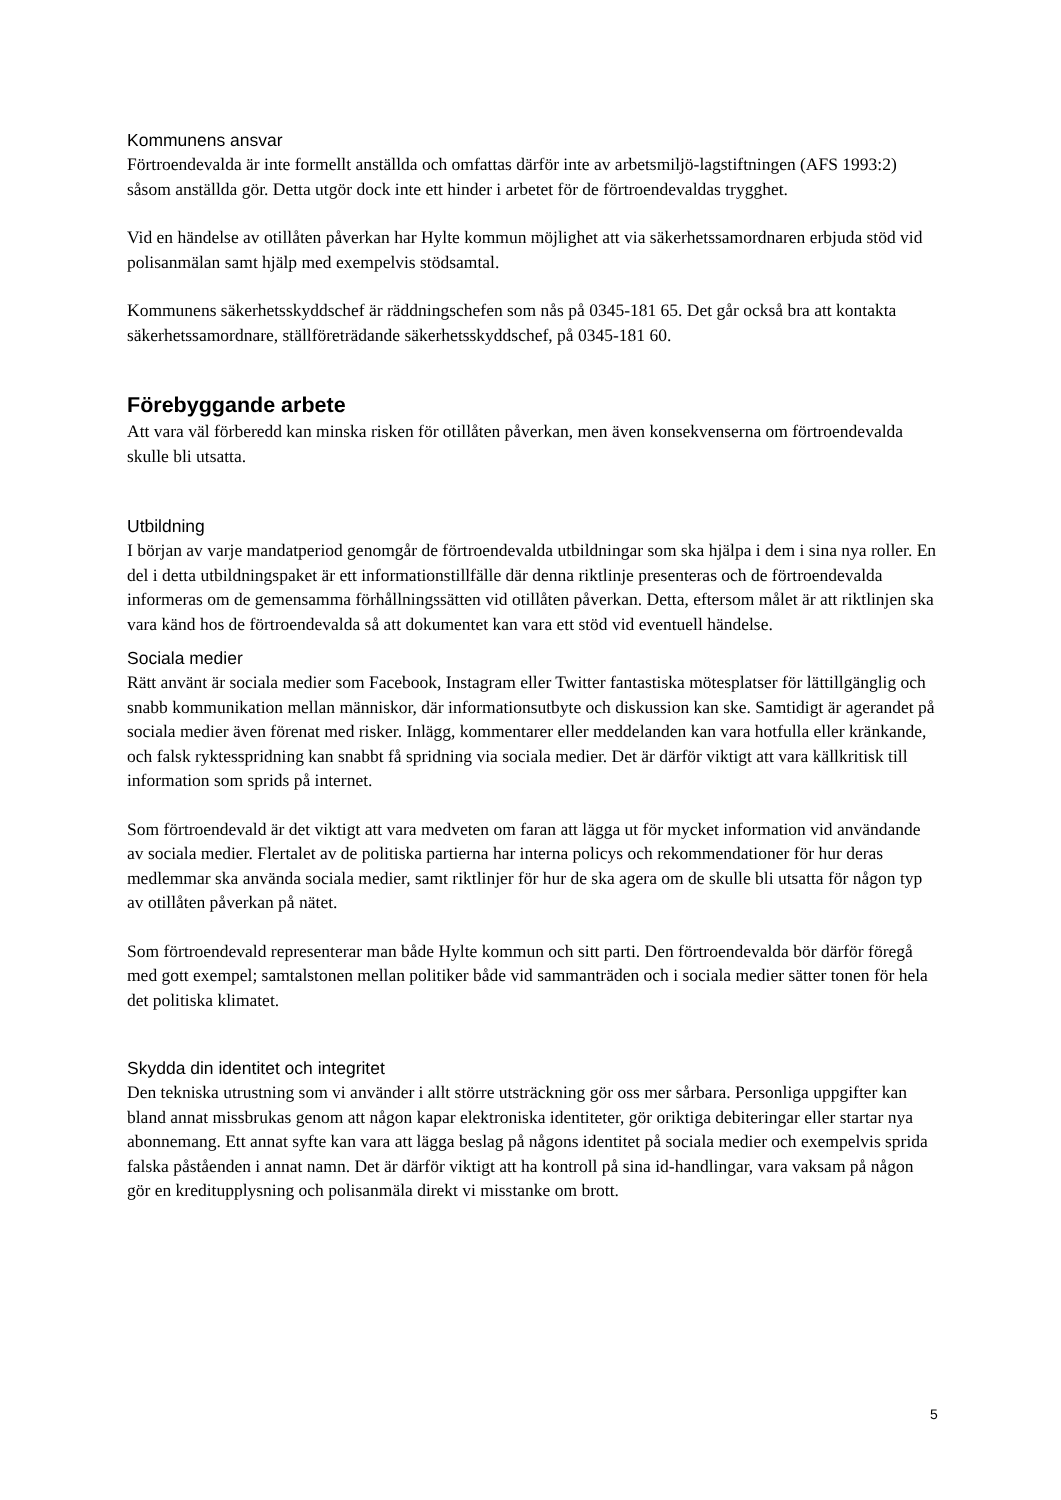Kommunens ansvar
Förtroendevalda är inte formellt anställda och omfattas därför inte av arbetsmiljö-lagstiftningen (AFS 1993:2) såsom anställda gör. Detta utgör dock inte ett hinder i arbetet för de förtroendevaldas trygghet.
Vid en händelse av otillåten påverkan har Hylte kommun möjlighet att via säkerhetssamordnaren erbjuda stöd vid polisanmälan samt hjälp med exempelvis stödsamtal.
Kommunens säkerhetsskyddschef är räddningschefen som nås på 0345-181 65. Det går också bra att kontakta säkerhetssamordnare, ställföreträdande säkerhetsskyddschef, på 0345-181 60.
Förebyggande arbete
Att vara väl förberedd kan minska risken för otillåten påverkan, men även konsekvenserna om förtroendevalda skulle bli utsatta.
Utbildning
I början av varje mandatperiod genomgår de förtroendevalda utbildningar som ska hjälpa i dem i sina nya roller. En del i detta utbildningspaket är ett informationstillfälle där denna riktlinje presenteras och de förtroendevalda informeras om de gemensamma förhållningssätten vid otillåten påverkan. Detta, eftersom målet är att riktlinjen ska vara känd hos de förtroendevalda så att dokumentet kan vara ett stöd vid eventuell händelse.
Sociala medier
Rätt använt är sociala medier som Facebook, Instagram eller Twitter fantastiska mötesplatser för lättillgänglig och snabb kommunikation mellan människor, där informationsutbyte och diskussion kan ske. Samtidigt är agerandet på sociala medier även förenat med risker. Inlägg, kommentarer eller meddelanden kan vara hotfulla eller kränkande, och falsk ryktesspridning kan snabbt få spridning via sociala medier. Det är därför viktigt att vara källkritisk till information som sprids på internet.
Som förtroendevald är det viktigt att vara medveten om faran att lägga ut för mycket information vid användande av sociala medier. Flertalet av de politiska partierna har interna policys och rekommendationer för hur deras medlemmar ska använda sociala medier, samt riktlinjer för hur de ska agera om de skulle bli utsatta för någon typ av otillåten påverkan på nätet.
Som förtroendevald representerar man både Hylte kommun och sitt parti. Den förtroendevalda bör därför föregå med gott exempel; samtalstonen mellan politiker både vid sammanträden och i sociala medier sätter tonen för hela det politiska klimatet.
Skydda din identitet och integritet
Den tekniska utrustning som vi använder i allt större utsträckning gör oss mer sårbara. Personliga uppgifter kan bland annat missbrukas genom att någon kapar elektroniska identiteter, gör oriktiga debiteringar eller startar nya abonnemang. Ett annat syfte kan vara att lägga beslag på någons identitet på sociala medier och exempelvis sprida falska påståenden i annat namn. Det är därför viktigt att ha kontroll på sina id-handlingar, vara vaksam på någon gör en kreditupplysning och polisanmäla direkt vi misstanke om brott.
5